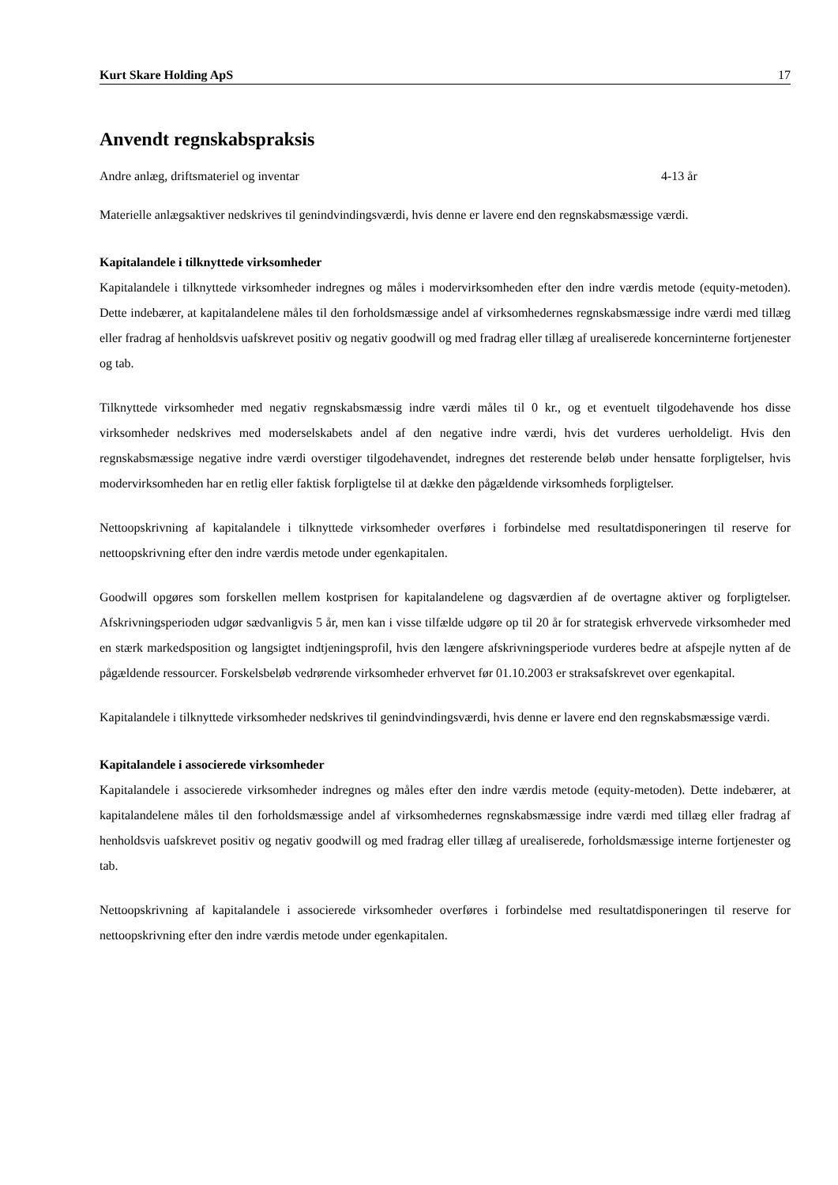Kurt Skare Holding ApS 17
Anvendt regnskabspraksis
| Andre anlæg, driftsmateriel og inventar | 4-13 år |
Materielle anlægsaktiver nedskrives til genindvindingsværdi, hvis denne er lavere end den regnskabsmæssige værdi.
Kapitalandele i tilknyttede virksomheder
Kapitalandele i tilknyttede virksomheder indregnes og måles i modervirksomheden efter den indre værdis metode (equity-metoden). Dette indebærer, at kapitalandelene måles til den forholdsmæssige andel af virksomhedernes regnskabsmæssige indre værdi med tillæg eller fradrag af henholdsvis uafskrevet positiv og negativ goodwill og med fradrag eller tillæg af urealiserede koncerninterne fortjenester og tab.
Tilknyttede virksomheder med negativ regnskabsmæssig indre værdi måles til 0 kr., og et eventuelt tilgodehavende hos disse virksomheder nedskrives med moderselskabets andel af den negative indre værdi, hvis det vurderes uerholdeligt. Hvis den regnskabsmæssige negative indre værdi overstiger tilgodehavendet, indregnes det resterende beløb under hensatte forpligtelser, hvis modervirksomheden har en retlig eller faktisk forpligtelse til at dække den pågældende virksomheds forpligtelser.
Nettoopskrivning af kapitalandele i tilknyttede virksomheder overføres i forbindelse med resultatdisponeringen til reserve for nettoopskrivning efter den indre værdis metode under egenkapitalen.
Goodwill opgøres som forskellen mellem kostprisen for kapitalandelene og dagsværdien af de overtagne aktiver og forpligtelser. Afskrivningsperioden udgør sædvanligvis 5 år, men kan i visse tilfælde udgøre op til 20 år for strategisk erhvervede virksomheder med en stærk markedsposition og langsigtet indtjeningsprofil, hvis den længere afskrivningsperiode vurderes bedre at afspejle nytten af de pågældende ressourcer. Forskelsbeløb vedrørende virksomheder erhvervet før 01.10.2003 er straksafskrevet over egenkapital.
Kapitalandele i tilknyttede virksomheder nedskrives til genindvindingsværdi, hvis denne er lavere end den regnskabsmæssige værdi.
Kapitalandele i associerede virksomheder
Kapitalandele i associerede virksomheder indregnes og måles efter den indre værdis metode (equity-metoden). Dette indebærer, at kapitalandelene måles til den forholdsmæssige andel af virksomhedernes regnskabsmæssige indre værdi med tillæg eller fradrag af henholdsvis uafskrevet positiv og negativ goodwill og med fradrag eller tillæg af urealiserede, forholdsmæssige interne fortjenester og tab.
Nettoopskrivning af kapitalandele i associerede virksomheder overføres i forbindelse med resultatdisponeringen til reserve for nettoopskrivning efter den indre værdis metode under egenkapitalen.